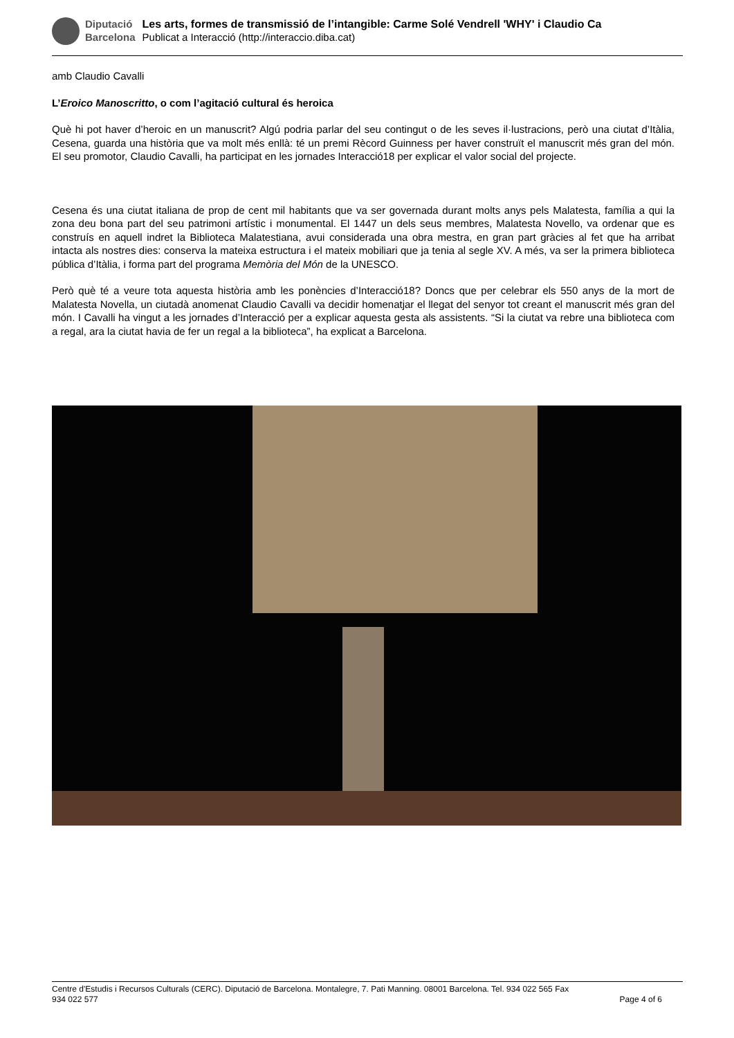Diputació
Barcelona
Les arts, formes de transmissió de l’intangible: Carme Solé Vendrell 'WHY' i Claudio Ca
Publicat a Interacció (http://interaccio.diba.cat)
amb Claudio Cavalli
L’Eroico Manoscritto, o com l’agitació cultural és heroica
Què hi pot haver d’heroic en un manuscrit? Algú podria parlar del seu contingut o de les seves il·lustracions, però una ciutat d’Itàlia, Cesena, guarda una història que va molt més enllà: té un premi Rècord Guinness per haver construït el manuscrit més gran del món. El seu promotor, Claudio Cavalli, ha participat en les jornades Interacció18 per explicar el valor social del projecte.
Cesena és una ciutat italiana de prop de cent mil habitants que va ser governada durant molts anys pels Malatesta, família a qui la zona deu bona part del seu patrimoni artístic i monumental. El 1447 un dels seus membres, Malatesta Novello, va ordenar que es construís en aquell indret la Biblioteca Malatestiana, avui considerada una obra mestra, en gran part gràcies al fet que ha arribat intacta als nostres dies: conserva la mateixa estructura i el mateix mobiliari que ja tenia al segle XV. A més, va ser la primera biblioteca pública d’Itàlia, i forma part del programa Memòria del Món de la UNESCO.
Però què té a veure tota aquesta història amb les ponències d’Interacció18? Doncs que per celebrar els 550 anys de la mort de Malatesta Novella, un ciutadà anomenat Claudio Cavalli va decidir homenatjar el llegat del senyor tot creant el manuscrit més gran del món. I Cavalli ha vingut a les jornades d’Interacció per a explicar aquesta gesta als assistents. “Si la ciutat va rebre una biblioteca com a regal, ara la ciutat havia de fer un regal a la biblioteca”, ha explicat a Barcelona.
Centre d'Estudis i Recursos Culturals (CERC). Diputació de Barcelona. Montalegre, 7. Pati Manning. 08001 Barcelona. Tel. 934 022 565 Fax
934 022 577 Page 4 of 6